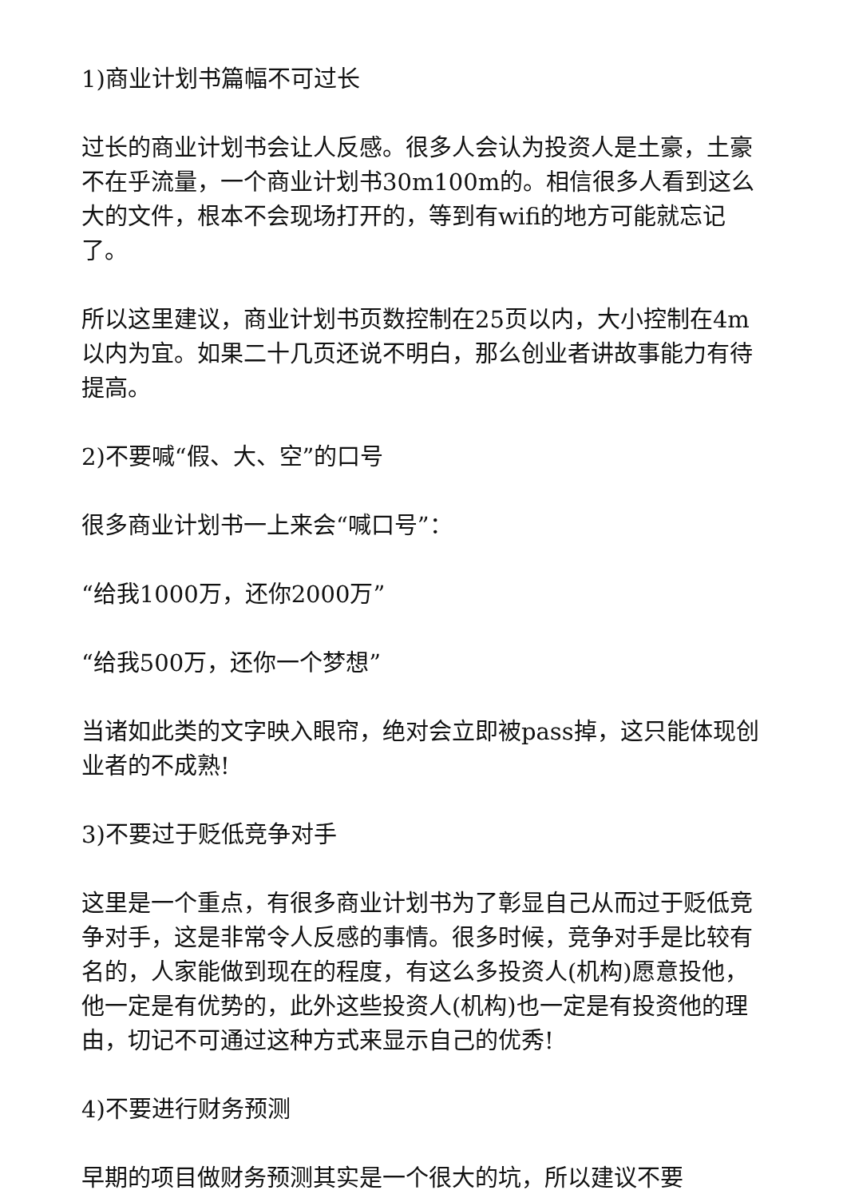1)商业计划书篇幅不可过长
过长的商业计划书会让人反感。很多人会认为投资人是土豪，土豪不在乎流量，一个商业计划书30m100m的。相信很多人看到这么大的文件，根本不会现场打开的，等到有wifi的地方可能就忘记了。
所以这里建议，商业计划书页数控制在25页以内，大小控制在4m以内为宜。如果二十几页还说不明白，那么创业者讲故事能力有待提高。
2)不要喊“假、大、空”的口号
很多商业计划书一上来会“喊口号”：
“给我1000万，还你2000万”
“给我500万，还你一个梦想”
当诸如此类的文字映入眼帘，绝对会立即被pass掉，这只能体现创业者的不成熟!
3)不要过于贬低竞争对手
这里是一个重点，有很多商业计划书为了彰显自己从而过于贬低竞争对手，这是非常令人反感的事情。很多时候，竞争对手是比较有名的，人家能做到现在的程度，有这么多投资人(机构)愿意投他，他一定是有优势的，此外这些投资人(机构)也一定是有投资他的理由，切记不可通过这种方式来显示自己的优秀!
4)不要进行财务预测
早期的项目做财务预测其实是一个很大的坑，所以建议不要